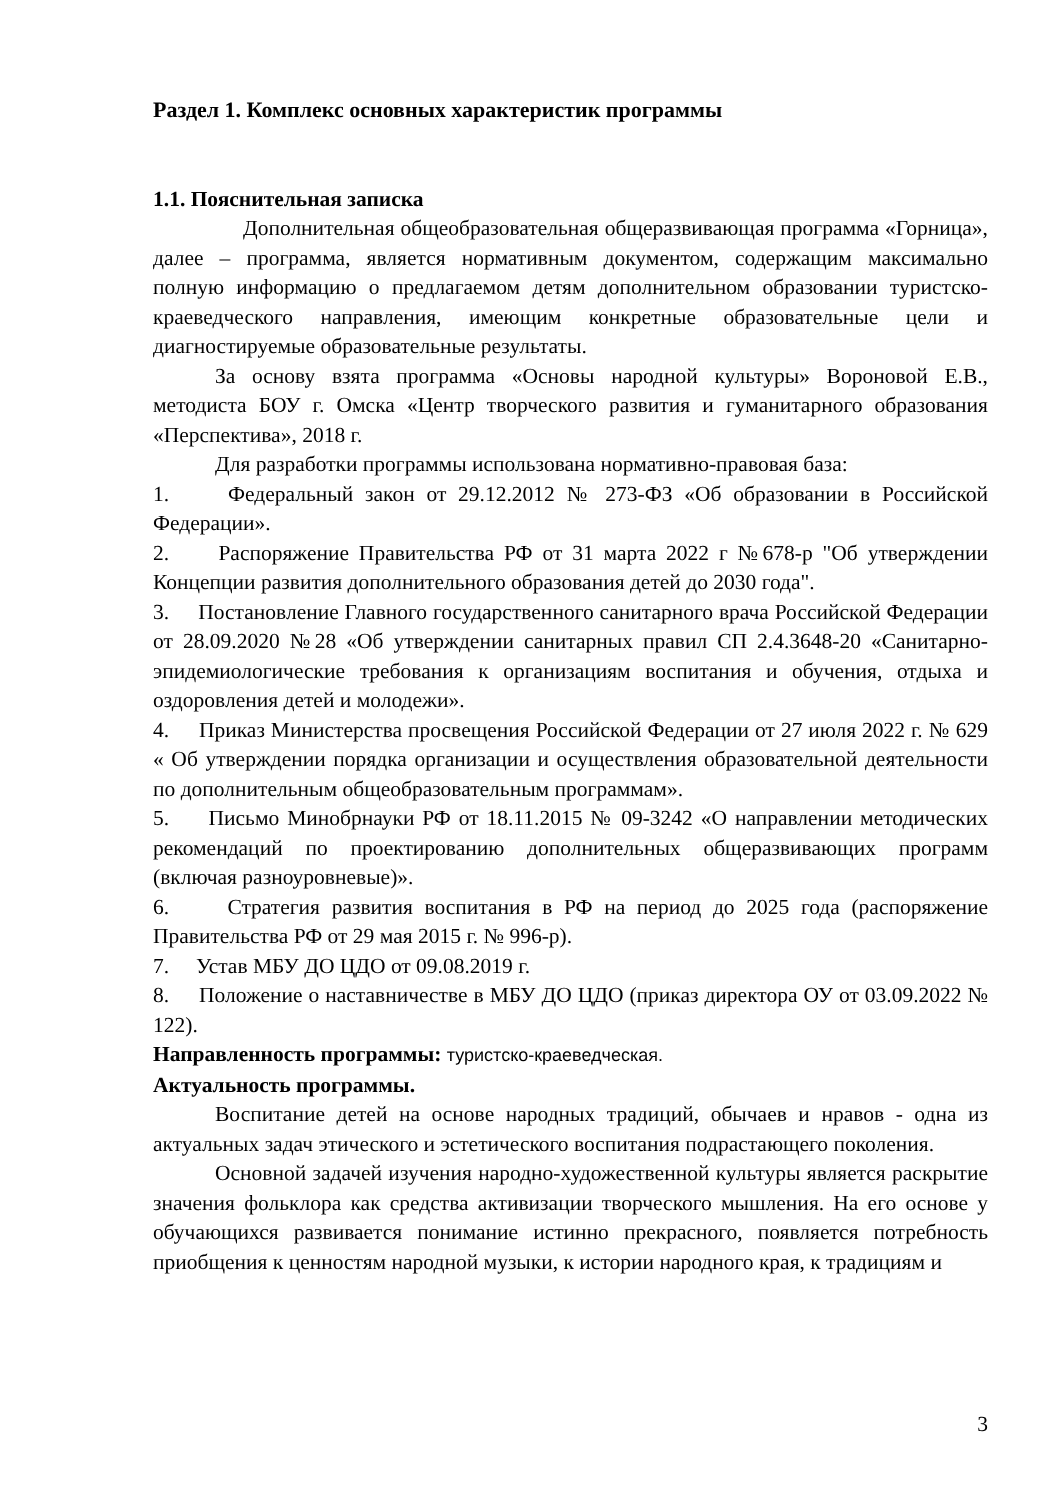Раздел 1. Комплекс основных характеристик программы
1.1. Пояснительная записка
Дополнительная общеобразовательная общеразвивающая программа «Горница», далее – программа, является нормативным документом, содержащим максимально полную информацию о предлагаемом детям дополнительном образовании туристско-краеведческого направления, имеющим конкретные образовательные цели и диагностируемые образовательные результаты.
За основу взята программа «Основы народной культуры» Вороновой Е.В., методиста БОУ г. Омска «Центр творческого развития и гуманитарного образования «Перспектива», 2018 г.
Для разработки программы использована нормативно-правовая база:
1. Федеральный закон от 29.12.2012 № 273-ФЗ «Об образовании в Российской Федерации».
2. Распоряжение Правительства РФ от 31 марта 2022 г №678-р "Об утверждении Концепции развития дополнительного образования детей до 2030 года".
3. Постановление Главного государственного санитарного врача Российской Федерации от 28.09.2020 №28 «Об утверждении санитарных правил СП 2.4.3648-20 «Санитарно- эпидемиологические требования к организациям воспитания и обучения, отдыха и оздоровления детей и молодежи».
4. Приказ Министерства просвещения Российской Федерации от 27 июля 2022 г. № 629 « Об утверждении порядка организации и осуществления образовательной деятельности по дополнительным общеобразовательным программам».
5. Письмо Минобрнауки РФ от 18.11.2015 № 09-3242 «О направлении методических рекомендаций по проектированию дополнительных общеразвивающих программ (включая разноуровневые)».
6. Стратегия развития воспитания в РФ на период до 2025 года (распоряжение Правительства РФ от 29 мая 2015 г. № 996-р).
7. Устав МБУ ДО ЦДО от 09.08.2019 г.
8. Положение о наставничестве в МБУ ДО ЦДО (приказ директора ОУ от 03.09.2022 № 122).
Направленность программы: туристско-краеведческая.
Актуальность программы.
Воспитание детей на основе народных традиций, обычаев и нравов - одна из актуальных задач этического и эстетического воспитания подрастающего поколения.
Основной задачей изучения народно-художественной культуры является раскрытие значения фольклора как средства активизации творческого мышления. На его основе у обучающихся развивается понимание истинно прекрасного, появляется потребность приобщения к ценностям народной музыки, к истории народного края, к традициям и
3